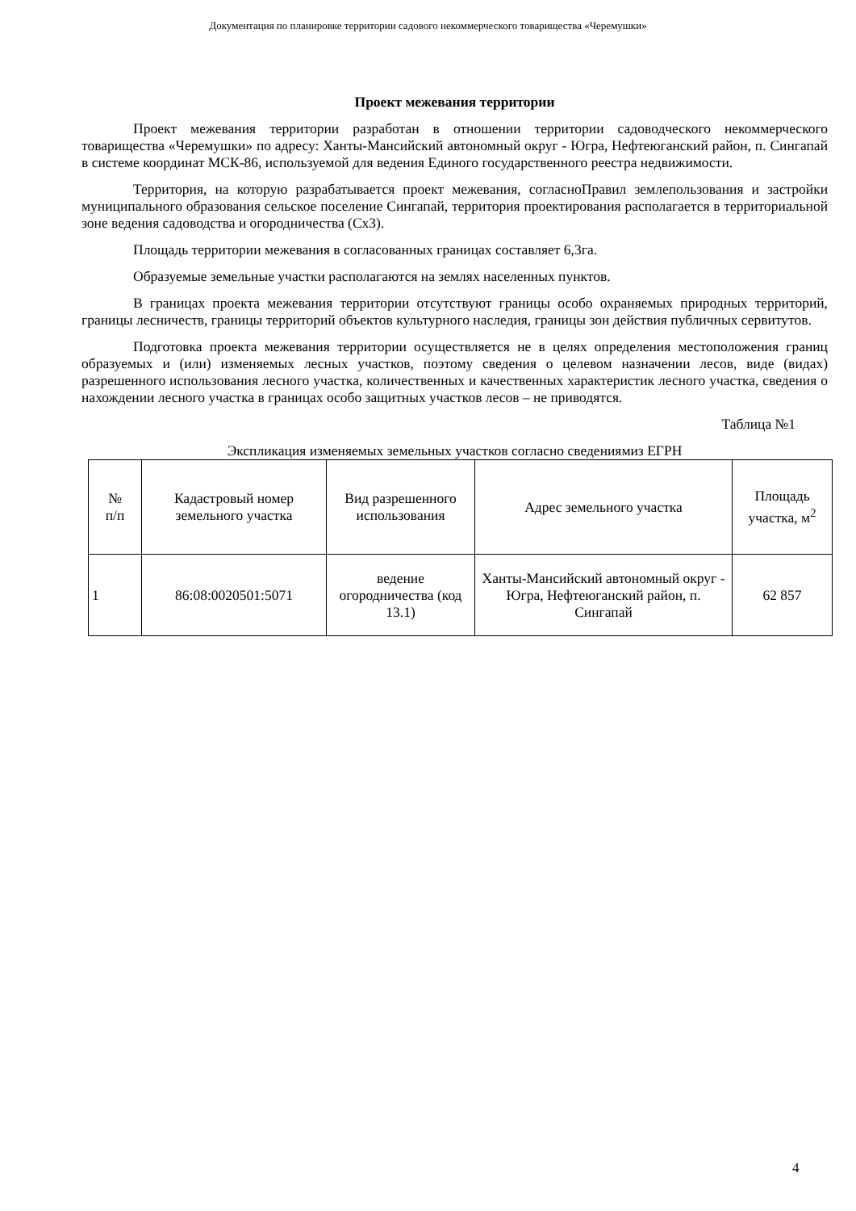Документация по планировке территории садового некоммерческого товарищества «Черемушки»
Проект межевания территории
Проект межевания территории разработан в отношении территории садоводческого некоммерческого товарищества «Черемушки» по адресу: Ханты-Мансийский автономный округ - Югра, Нефтеюганский район, п. Сингапай в системе координат МСК-86, используемой для ведения Единого государственного реестра недвижимости.
Территория, на которую разрабатывается проект межевания, согласноПравил землепользования и застройки муниципального образования сельское поселение Сингапай, территория проектирования располагается в территориальной зоне ведения садоводства и огородничества (Сх3).
Площадь территории межевания в согласованных границах составляет 6,3га.
Образуемые земельные участки располагаются на землях населенных пунктов.
В границах проекта межевания территории отсутствуют границы особо охраняемых природных территорий, границы лесничеств, границы территорий объектов культурного наследия, границы зон действия публичных сервитутов.
Подготовка проекта межевания территории осуществляется не в целях определения местоположения границ образуемых и (или) изменяемых лесных участков, поэтому сведения о целевом назначении лесов, виде (видах) разрешенного использования лесного участка, количественных и качественных характеристик лесного участка, сведения о нахождении лесного участка в границах особо защитных участков лесов – не приводятся.
Таблица №1
Экспликация изменяемых земельных участков согласно сведениямиз ЕГРН
| № п/п | Кадастровый номер земельного участка | Вид разрешенного использования | Адрес земельного участка | Площадь участка, м<sup>2</sup> |
| --- | --- | --- | --- | --- |
| 1 | 86:08:0020501:5071 | ведение огородничества (код 13.1) | Ханты-Мансийский автономный округ - Югра, Нефтеюганский район, п. Сингапай | 62 857 |
4